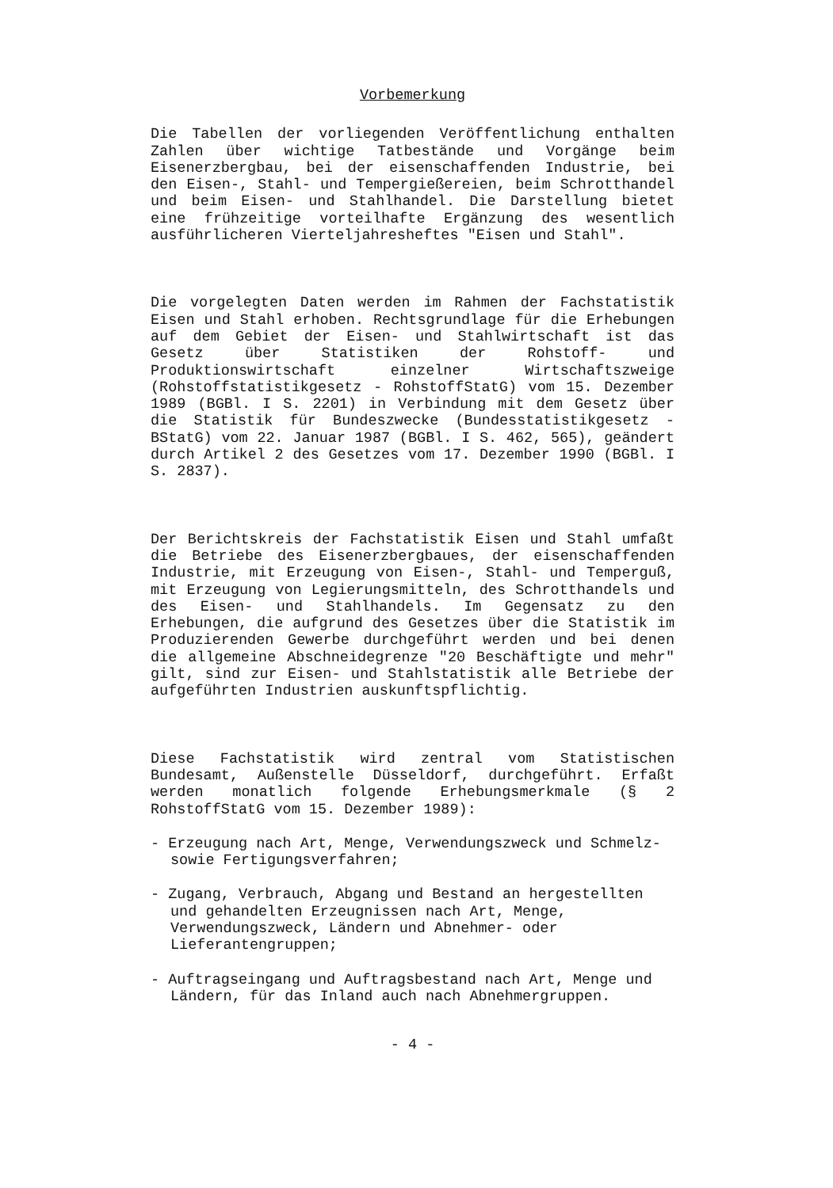Vorbemerkung
Die Tabellen der vorliegenden Veröffentlichung enthalten Zahlen über wichtige Tatbestände und Vorgänge beim Eisenerzbergbau, bei der eisenschaffenden Industrie, bei den Eisen-, Stahl- und Tempergießereien, beim Schrotthandel und beim Eisen- und Stahlhandel. Die Darstellung bietet eine frühzeitige vorteilhafte Ergänzung des wesentlich ausführlicheren Vierteljahresheftes "Eisen und Stahl".
Die vorgelegten Daten werden im Rahmen der Fachstatistik Eisen und Stahl erhoben. Rechtsgrundlage für die Erhebungen auf dem Gebiet der Eisen- und Stahlwirtschaft ist das Gesetz über Statistiken der Rohstoff- und Produktionswirtschaft einzelner Wirtschaftszweige (Rohstoffstatistikgesetz - RohstoffStatG) vom 15. Dezember 1989 (BGBl. I S. 2201) in Verbindung mit dem Gesetz über die Statistik für Bundeszwecke (Bundesstatistikgesetz - BStatG) vom 22. Januar 1987 (BGBl. I S. 462, 565), geändert durch Artikel 2 des Gesetzes vom 17. Dezember 1990 (BGBl. I S. 2837).
Der Berichtskreis der Fachstatistik Eisen und Stahl umfaßt die Betriebe des Eisenerzbergbaues, der eisenschaffenden Industrie, mit Erzeugung von Eisen-, Stahl- und Temperguß, mit Erzeugung von Legierungsmitteln, des Schrotthandels und des Eisen- und Stahlhandels. Im Gegensatz zu den Erhebungen, die aufgrund des Gesetzes über die Statistik im Produzierenden Gewerbe durchgeführt werden und bei denen die allgemeine Abschneidegrenze "20 Beschäftigte und mehr" gilt, sind zur Eisen- und Stahlstatistik alle Betriebe der aufgeführten Industrien auskunftspflichtig.
Diese Fachstatistik wird zentral vom Statistischen Bundesamt, Außenstelle Düsseldorf, durchgeführt. Erfaßt werden monatlich folgende Erhebungsmerkmale (§ 2 RohstoffStatG vom 15. Dezember 1989):
- Erzeugung nach Art, Menge, Verwendungszweck und Schmelz- sowie Fertigungsverfahren;
- Zugang, Verbrauch, Abgang und Bestand an hergestellten und gehandelten Erzeugnissen nach Art, Menge, Verwendungszweck, Ländern und Abnehmer- oder Lieferantengruppen;
- Auftragseingang und Auftragsbestand nach Art, Menge und Ländern, für das Inland auch nach Abnehmergruppen.
- 4 -